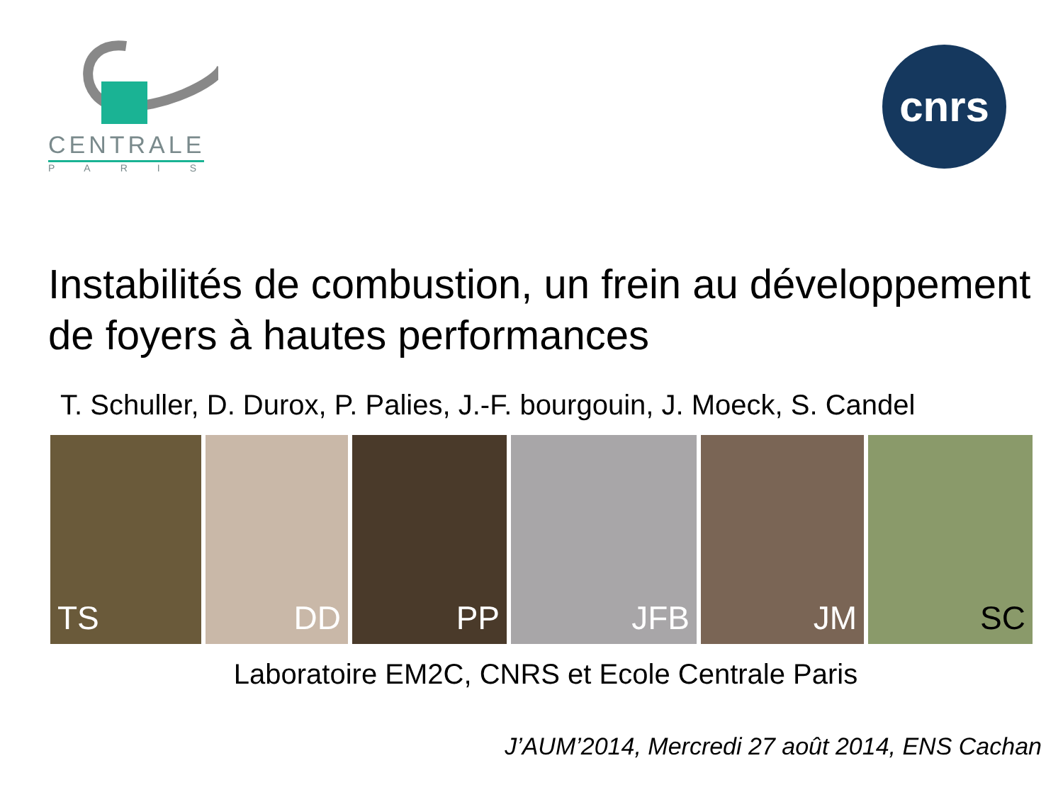CENTRALE
PARIS
cnrs
Instabilités de combustion, un frein au développement de foyers à hautes performances
T. Schuller, D. Durox, P. Palies, J.-F. bourgouin, J. Moeck, S. Candel
TS DD PP JFB JM SC
Laboratoire EM2C, CNRS et Ecole Centrale Paris
J’AUM’2014, Mercredi 27 août 2014, ENS Cachan